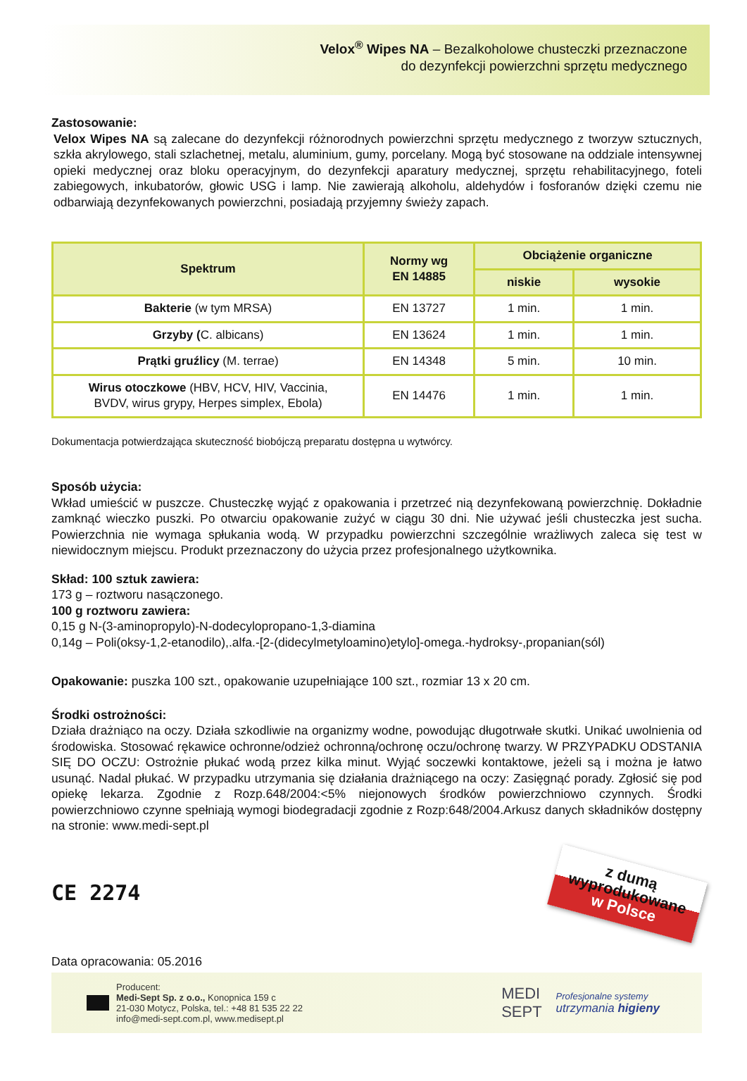Velox<sup>®</sup> Wipes NA – Bezalkoholowe chusteczki przeznaczone
do dezynfekcji powierzchni sprzętu medycznego
Zastosowanie:
Velox Wipes NA są zalecane do dezynfekcji różnorodnych powierzchni sprzętu medycznego z tworzyw sztucznych, szkła akrylowego, stali szlachetnej, metalu, aluminium, gumy, porcelany. Mogą być stosowane na oddziale intensywnej opieki medycznej oraz bloku operacyjnym, do dezynfekcji aparatury medycznej, sprzętu rehabilitacyjnego, foteli zabiegowych, inkubatorów, głowic USG i lamp. Nie zawierają alkoholu, aldehydów i fosforanów dzięki czemu nie odbarwiają dezynfekowanych powierzchni, posiadają przyjemny świeży zapach.
| Spektrum | Normy wg EN 14885 | Obciążenie organiczne | |
| --- | --- | --- | --- |
| | | niskie | wysokie |
| Bakterie (w tym MRSA) | EN 13727 | 1 min. | 1 min. |
| Grzyby ( C. albicans) | EN 13624 | 1 min. | 1 min. |
| Prątki gruźlicy (M. terrae) | EN 14348 | 5 min. | 10 min. |
| Wirus otoczkowe (HBV, HCV, HIV, Vaccinia, BVDV, wirus grypy, Herpes simplex, Ebola) | EN 14476 | 1 min. | 1 min. |
Dokumentacja potwierdzająca skuteczność biobójczą preparatu dostępna u wytwórcy.
Sposób użycia:
Wkład umieścić w puszcze. Chusteczkę wyjąć z opakowania i przetrzeć nią dezynfekowaną powierzchnię. Dokładnie zamknąć wieczko puszki. Po otwarciu opakowanie zużyć w ciągu 30 dni. Nie używać jeśli chusteczka jest sucha. Powierzchnia nie wymaga spłukania wodą. W przypadku powierzchni szczególnie wrażliwych zaleca się test w niewidocznym miejscu. Produkt przeznaczony do użycia przez profesjonalnego użytkownika.
Skład: 100 sztuk zawiera:
173 g – roztworu nasączonego.
100 g roztworu zawiera:
0,15 g N-(3-aminopropylo)-N-dodecylopropano-1,3-diamina
0,14g – Poli(oksy-1,2-etanodilo),.alfa.-[2-(didecylmetyloamino)etylo]-omega.-hydroksy-,propanian(sól)
Opakowanie: puszka 100 szt., opakowanie uzupełniające 100 szt., rozmiar 13 x 20 cm.
Środki ostrożności:
Działa drażniąco na oczy. Działa szkodliwie na organizmy wodne, powodując długotrwałe skutki. Unikać uwolnienia od środowiska. Stosować rękawice ochronne/odzież ochronną/ochronę oczu/ochronę twarzy. W PRZYPADKU ODSTANIA SIĘ DO OCZU: Ostrożnie płukać wodą przez kilka minut. Wyjąć soczewki kontaktowe, jeżeli są i można je łatwo usunąć. Nadal płukać. W przypadku utrzymania się działania drażniącego na oczy: Zasięgnąć porady. Zgłosić się pod opiekę lekarza. Zgodnie z Rozp.648/2004:<5% niejonowych środków powierzchniowo czynnych. Środki powierzchniowo czynne spełniają wymogi biodegradacji zgodnie z Rozp:648/2004.Arkusz danych składników dostępny na stronie: www.medi-sept.pl
CE 2274
z dumą
wyprodukowane
w Polsce
Data opracowania: 05.2016
Producent:
Medi-Sept Sp. z o.o., Konopnica 159 c
21-030 Motycz, Polska, tel.: +48 81 535 22 22
info@medi-sept.com.pl, www.medisept.pl
MEDI
SEPT
Profesjonalne systemy
utrzymania higieny